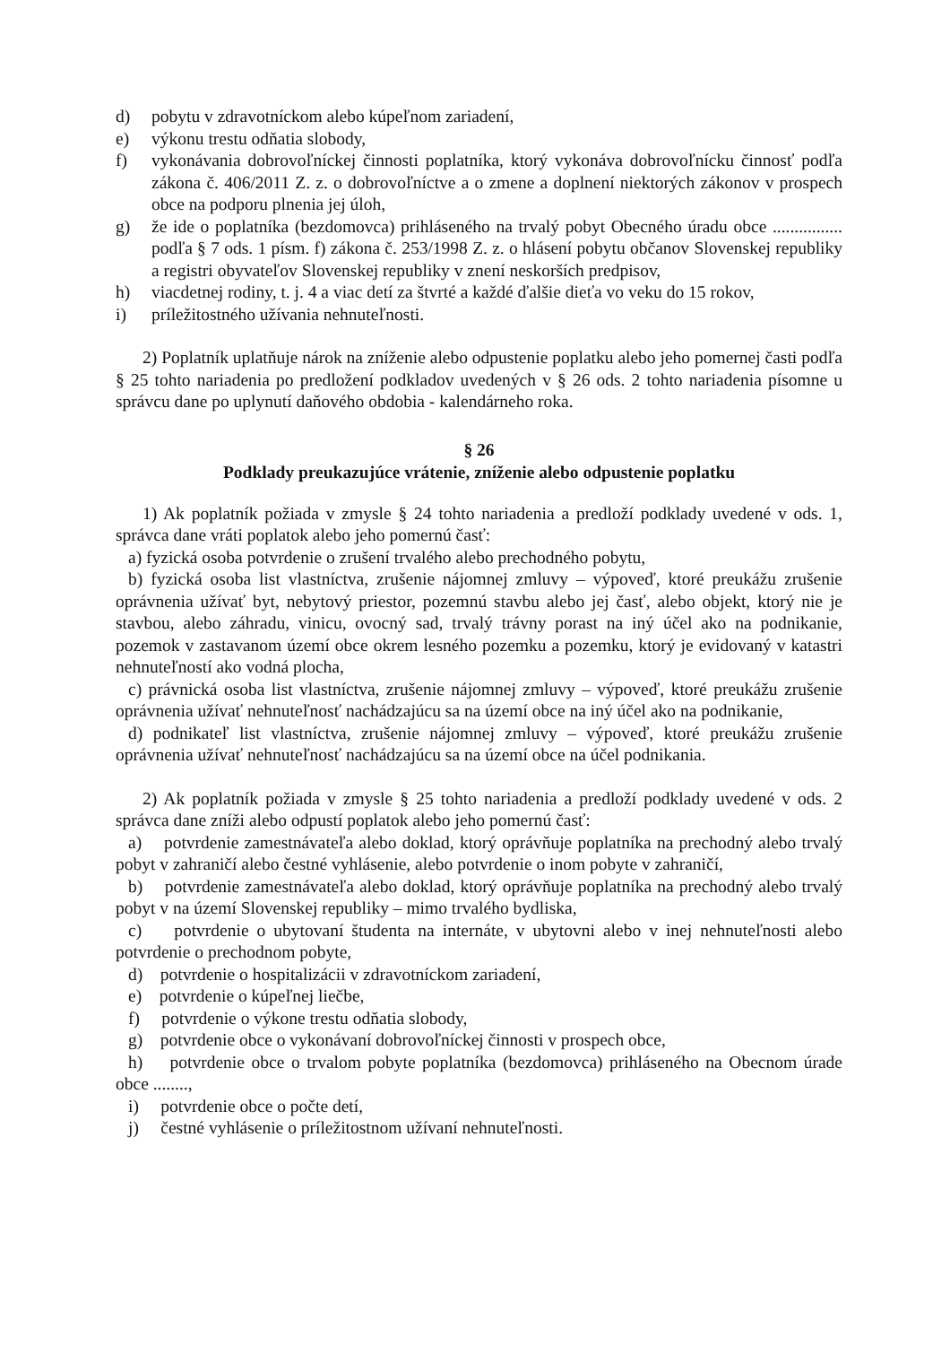d) pobytu v zdravotníckom alebo kúpeľnom zariadení,
e) výkonu trestu odňatia slobody,
f) vykonávania dobrovoľníckej činnosti poplatníka, ktorý vykonáva dobrovoľnícku činnosť podľa zákona č. 406/2011 Z. z. o dobrovoľníctve a o zmene a doplnení niektorých zákonov v prospech obce na podporu plnenia jej úloh,
g) že ide o poplatníka (bezdomovca) prihláseného na trvalý pobyt Obecného úradu obce ................ podľa § 7 ods. 1 písm. f) zákona č. 253/1998 Z. z. o hlásení pobytu občanov Slovenskej republiky a registri obyvateľov Slovenskej republiky v znení neskorších predpisov,
h) viacdetnej rodiny, t. j. 4 a viac detí za štvrté a každé ďalšie dieťa vo veku do 15 rokov,
i) príležitostného užívania nehnuteľnosti.
2) Poplatník uplatňuje nárok na zníženie alebo odpustenie poplatku alebo jeho pomernej časti podľa § 25 tohto nariadenia po predložení podkladov uvedených v § 26 ods. 2 tohto nariadenia písomne u správcu dane po uplynutí daňového obdobia - kalendárneho roka.
§ 26
Podklady preukazujúce vrátenie, zníženie alebo odpustenie poplatku
1) Ak poplatník požiada v zmysle § 24 tohto nariadenia a predloží podklady uvedené v ods. 1, správca dane vráti poplatok alebo jeho pomernú časť:
a) fyzická osoba potvrdenie o zrušení trvalého alebo prechodného pobytu,
b) fyzická osoba list vlastníctva, zrušenie nájomnej zmluvy – výpoveď, ktoré preukážu zrušenie oprávnenia užívať byt, nebytový priestor, pozemnú stavbu alebo jej časť, alebo objekt, ktorý nie je stavbou, alebo záhradu, vinicu, ovocný sad, trvalý trávny porast na iný účel ako na podnikanie, pozemok v zastavanom území obce okrem lesného pozemku a pozemku, ktorý je evidovaný v katastri nehnuteľností ako vodná plocha,
c) právnická osoba list vlastníctva, zrušenie nájomnej zmluvy – výpoveď, ktoré preukážu zrušenie oprávnenia užívať nehnuteľnosť nachádzajúcu sa na území obce na iný účel ako na podnikanie,
d) podnikateľ list vlastníctva, zrušenie nájomnej zmluvy – výpoveď, ktoré preukážu zrušenie oprávnenia užívať nehnuteľnosť nachádzajúcu sa na území obce na účel podnikania.
2) Ak poplatník požiada v zmysle § 25 tohto nariadenia a predloží podklady uvedené v ods. 2 správca dane zníži alebo odpustí poplatok alebo jeho pomernú časť:
a) potvrdenie zamestnávateľa alebo doklad, ktorý oprávňuje poplatníka na prechodný alebo trvalý pobyt v zahraničí alebo čestné vyhlásenie, alebo potvrdenie o inom pobyte v zahraničí,
b) potvrdenie zamestnávateľa alebo doklad, ktorý oprávňuje poplatníka na prechodný alebo trvalý pobyt v na území Slovenskej republiky – mimo trvalého bydliska,
c) potvrdenie o ubytovaní študenta na internáte, v ubytovni alebo v inej nehnuteľnosti alebo potvrdenie o prechodnom pobyte,
d) potvrdenie o hospitalizácii v zdravotníckom zariadení,
e) potvrdenie o kúpeľnej liečbe,
f) potvrdenie o výkone trestu odňatia slobody,
g) potvrdenie obce o vykonávaní dobrovoľníckej činnosti v prospech obce,
h) potvrdenie obce o trvalom pobyte poplatníka (bezdomovca) prihláseného na Obecnom úrade obce ........,
i) potvrdenie obce o počte detí,
j) čestné vyhlásenie o príležitostnom užívaní nehnuteľnosti.